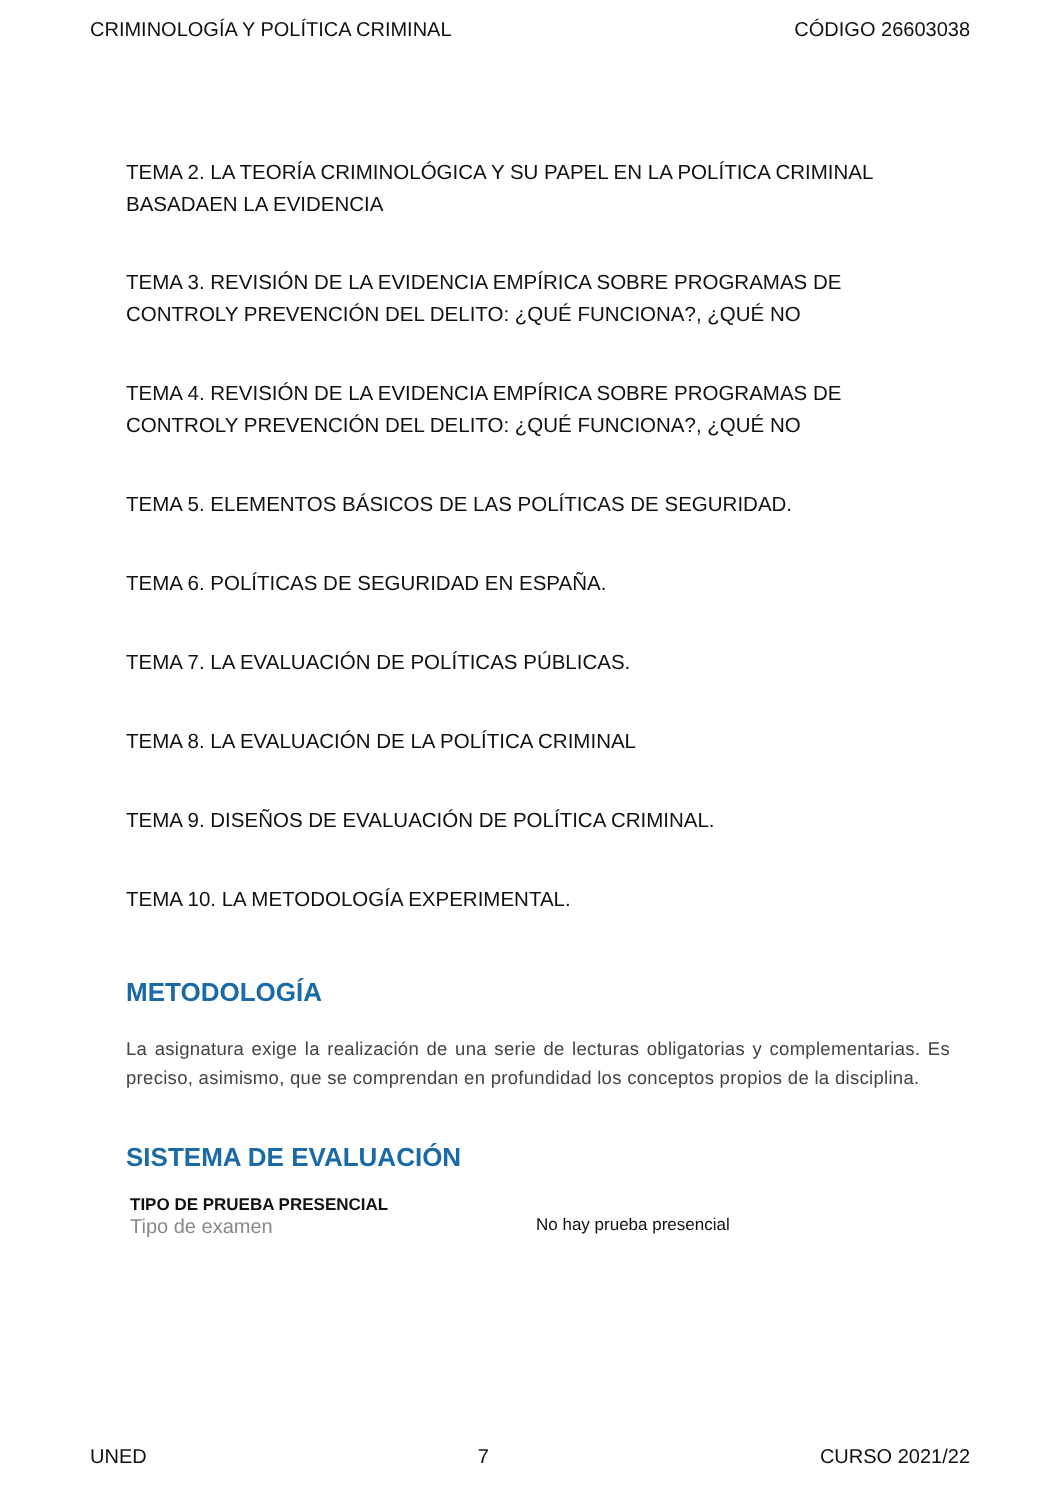CRIMINOLOGÍA Y POLÍTICA CRIMINAL CÓDIGO 26603038
TEMA 2. LA TEORÍA CRIMINOLÓGICA Y SU PAPEL EN LA POLÍTICA CRIMINAL BASADAEN LA EVIDENCIA
TEMA 3. REVISIÓN DE LA EVIDENCIA EMPÍRICA SOBRE PROGRAMAS DE CONTROLY PREVENCIÓN DEL DELITO: ¿QUÉ FUNCIONA?, ¿QUÉ NO
TEMA 4. REVISIÓN DE LA EVIDENCIA EMPÍRICA SOBRE PROGRAMAS DE CONTROLY PREVENCIÓN DEL DELITO: ¿QUÉ FUNCIONA?, ¿QUÉ NO
TEMA 5. ELEMENTOS BÁSICOS DE LAS POLÍTICAS DE SEGURIDAD.
TEMA 6. POLÍTICAS DE SEGURIDAD EN ESPAÑA.
TEMA 7. LA EVALUACIÓN DE POLÍTICAS PÚBLICAS.
TEMA 8. LA EVALUACIÓN DE LA POLÍTICA CRIMINAL
TEMA 9. DISEÑOS DE EVALUACIÓN DE POLÍTICA CRIMINAL.
TEMA 10. LA METODOLOGÍA EXPERIMENTAL.
METODOLOGÍA
La asignatura exige la realización de una serie de lecturas obligatorias y complementarias. Es preciso, asimismo, que se comprendan en profundidad los conceptos propios de la disciplina.
SISTEMA DE EVALUACIÓN
TIPO DE PRUEBA PRESENCIAL
Tipo de examen No hay prueba presencial
UNED 7 CURSO 2021/22